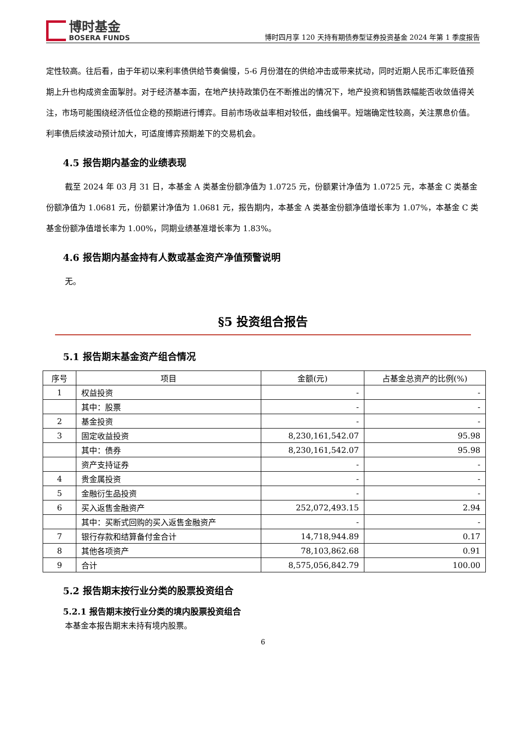博时基金
BOSERA FUNDS
博时四月享 120 天持有期债券型证券投资基金 2024 年第 1 季度报告
定性较高。往后看，由于年初以来利率债供给节奏偏慢，5-6 月份潜在的供给冲击或带来扰动，同时近期人民币汇率贬值预期上升也构成资金面掣肘。对于经济基本面，在地产扶持政策仍在不断推出的情况下，地产投资和销售跌幅能否收敛值得关注，市场可能围绕经济低位企稳的预期进行博弈。目前市场收益率相对较低，曲线偏平。短端确定性较高，关注票息价值。利率债后续波动预计加大，可适度博弈预期差下的交易机会。
4.5 报告期内基金的业绩表现
截至 2024 年 03 月 31 日，本基金 A 类基金份额净值为 1.0725 元，份额累计净值为 1.0725 元，本基金 C 类基金份额净值为 1.0681 元，份额累计净值为 1.0681 元，报告期内，本基金 A 类基金份额净值增长率为 1.07%，本基金 C 类基金份额净值增长率为 1.00%，同期业绩基准增长率为 1.83%。
4.6 报告期内基金持有人数或基金资产净值预警说明
无。
§5 投资组合报告
5.1 报告期末基金资产组合情况
| 序号 | 项目 | 金额(元) | 占基金总资产的比例(%) |
| --- | --- | --- | --- |
| 1 | 权益投资 | - | - |
| | 其中：股票 | - | - |
| 2 | 基金投资 | - | - |
| 3 | 固定收益投资 | 8,230,161,542.07 | 95.98 |
| | 其中：债券 | 8,230,161,542.07 | 95.98 |
| | 资产支持证券 | - | - |
| 4 | 贵金属投资 | - | - |
| 5 | 金融衍生品投资 | - | - |
| 6 | 买入返售金融资产 | 252,072,493.15 | 2.94 |
| | 其中：买断式回购的买入返售金融资产 | - | - |
| 7 | 银行存款和结算备付金合计 | 14,718,944.89 | 0.17 |
| 8 | 其他各项资产 | 78,103,862.68 | 0.91 |
| 9 | 合计 | 8,575,056,842.79 | 100.00 |
5.2 报告期末按行业分类的股票投资组合
5.2.1 报告期末按行业分类的境内股票投资组合
本基金本报告期末未持有境内股票。
6